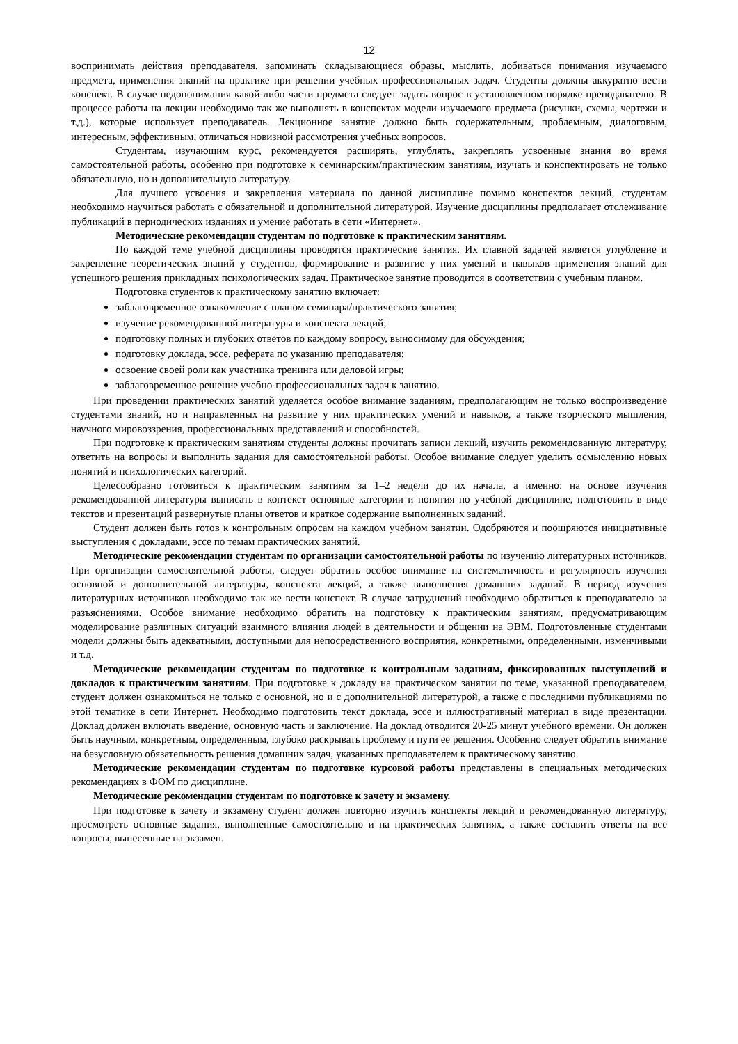12
воспринимать действия преподавателя, запоминать складывающиеся образы, мыслить, добиваться понимания изучаемого предмета, применения знаний на практике при решении учебных профессиональных задач. Студенты должны аккуратно вести конспект. В случае недопонимания какой-либо части предмета следует задать вопрос в установленном порядке преподавателю. В процессе работы на лекции необходимо так же выполнять в конспектах модели изучаемого предмета (рисунки, схемы, чертежи и т.д.), которые использует преподаватель. Лекционное занятие должно быть содержательным, проблемным, диалоговым, интересным, эффективным, отличаться новизной рассмотрения учебных вопросов.
Студентам, изучающим курс, рекомендуется расширять, углублять, закреплять усвоенные знания во время самостоятельной работы, особенно при подготовке к семинарским/практическим занятиям, изучать и конспектировать не только обязательную, но и дополнительную литературу.
Для лучшего усвоения и закрепления материала по данной дисциплине помимо конспектов лекций, студентам необходимо научиться работать с обязательной и дополнительной литературой. Изучение дисциплины предполагает отслеживание публикаций в периодических изданиях и умение работать в сети «Интернет».
Методические рекомендации студентам по подготовке к практическим занятиям.
По каждой теме учебной дисциплины проводятся практические занятия. Их главной задачей является углубление и закрепление теоретических знаний у студентов, формирование и развитие у них умений и навыков применения знаний для успешного решения прикладных психологических задач. Практическое занятие проводится в соответствии с учебным планом.
Подготовка студентов к практическому занятию включает:
заблаговременное ознакомление с планом семинара/практического занятия;
изучение рекомендованной литературы и конспекта лекций;
подготовку полных и глубоких ответов по каждому вопросу, выносимому для обсуждения;
подготовку доклада, эссе, реферата по указанию преподавателя;
освоение своей роли как участника тренинга или деловой игры;
заблаговременное решение учебно-профессиональных задач к занятию.
При проведении практических занятий уделяется особое внимание заданиям, предполагающим не только воспроизведение студентами знаний, но и направленных на развитие у них практических умений и навыков, а также творческого мышления, научного мировоззрения, профессиональных представлений и способностей.
При подготовке к практическим занятиям студенты должны прочитать записи лекций, изучить рекомендованную литературу, ответить на вопросы и выполнить задания для самостоятельной работы. Особое внимание следует уделить осмыслению новых понятий и психологических категорий.
Целесообразно готовиться к практическим занятиям за 1–2 недели до их начала, а именно: на основе изучения рекомендованной литературы выписать в контекст основные категории и понятия по учебной дисциплине, подготовить в виде текстов и презентаций развернутые планы ответов и краткое содержание выполненных заданий.
Студент должен быть готов к контрольным опросам на каждом учебном занятии. Одобряются и поощряются инициативные выступления с докладами, эссе по темам практических занятий.
Методические рекомендации студентам по организации самостоятельной работы по изучению литературных источников. При организации самостоятельной работы, следует обратить особое внимание на систематичность и регулярность изучения основной и дополнительной литературы, конспекта лекций, а также выполнения домашних заданий. В период изучения литературных источников необходимо так же вести конспект. В случае затруднений необходимо обратиться к преподавателю за разъяснениями. Особое внимание необходимо обратить на подготовку к практическим занятиям, предусматривающим моделирование различных ситуаций взаимного влияния людей в деятельности и общении на ЭВМ. Подготовленные студентами модели должны быть адекватными, доступными для непосредственного восприятия, конкретными, определенными, изменчивыми и т.д.
Методические рекомендации студентам по подготовке к контрольным заданиям, фиксированных выступлений и докладов к практическим занятиям. При подготовке к докладу на практическом занятии по теме, указанной преподавателем, студент должен ознакомиться не только с основной, но и с дополнительной литературой, а также с последними публикациями по этой тематике в сети Интернет. Необходимо подготовить текст доклада, эссе и иллюстративный материал в виде презентации. Доклад должен включать введение, основную часть и заключение. На доклад отводится 20-25 минут учебного времени. Он должен быть научным, конкретным, определенным, глубоко раскрывать проблему и пути ее решения. Особенно следует обратить внимание на безусловную обязательность решения домашних задач, указанных преподавателем к практическому занятию.
Методические рекомендации студентам по подготовке курсовой работы представлены в специальных методических рекомендациях в ФОМ по дисциплине.
Методические рекомендации студентам по подготовке к зачету и экзамену.
При подготовке к зачету и экзамену студент должен повторно изучить конспекты лекций и рекомендованную литературу, просмотреть основные задания, выполненные самостоятельно и на практических занятиях, а также составить ответы на все вопросы, вынесенные на экзамен.